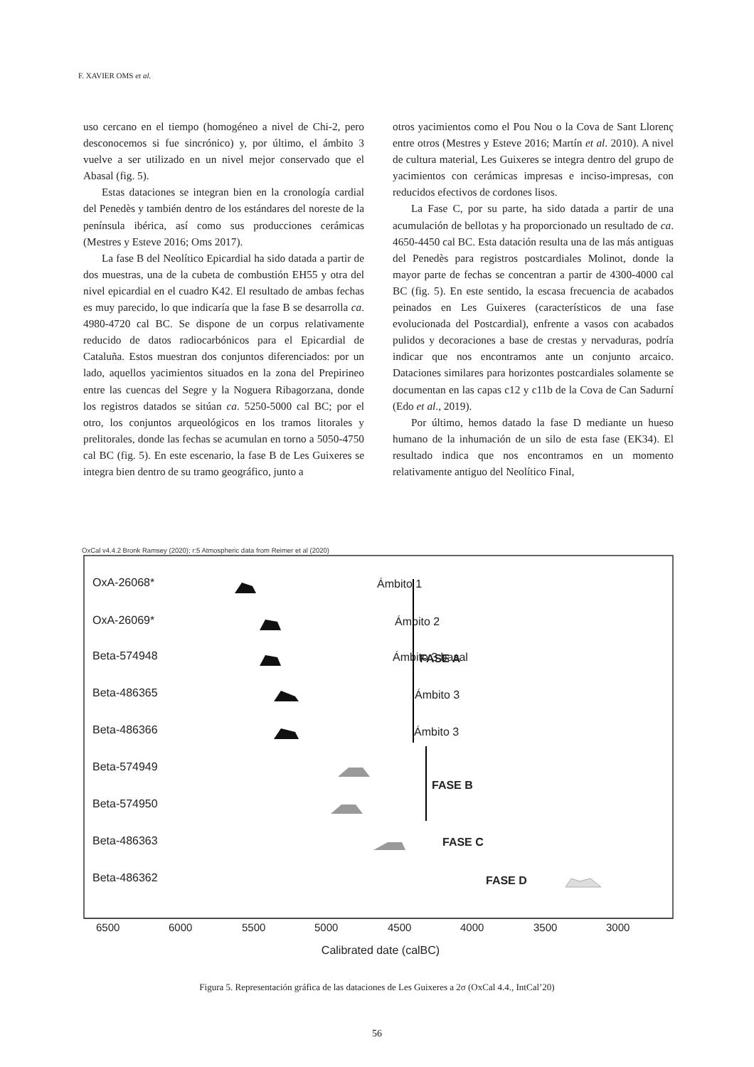F. XAVIER OMS et al.
uso cercano en el tiempo (homogéneo a nivel de Chi-2, pero desconocemos si fue sincrónico) y, por último, el ámbito 3 vuelve a ser utilizado en un nivel mejor conservado que el Abasal (fig. 5).
Estas dataciones se integran bien en la cronología cardial del Penedès y también dentro de los estándares del noreste de la península ibérica, así como sus producciones cerámicas (Mestres y Esteve 2016; Oms 2017).
La fase B del Neolítico Epicardial ha sido datada a partir de dos muestras, una de la cubeta de combustión EH55 y otra del nivel epicardial en el cuadro K42. El resultado de ambas fechas es muy parecido, lo que indicaría que la fase B se desarrolla ca. 4980-4720 cal BC. Se dispone de un corpus relativamente reducido de datos radiocarbónicos para el Epicardial de Cataluña. Estos muestran dos conjuntos diferenciados: por un lado, aquellos yacimientos situados en la zona del Prepirineo entre las cuencas del Segre y la Noguera Ribagorzana, donde los registros datados se sitúan ca. 5250-5000 cal BC; por el otro, los conjuntos arqueológicos en los tramos litorales y prelitorales, donde las fechas se acumulan en torno a 5050-4750 cal BC (fig. 5). En este escenario, la fase B de Les Guixeres se integra bien dentro de su tramo geográfico, junto a
otros yacimientos como el Pou Nou o la Cova de Sant Llorenç entre otros (Mestres y Esteve 2016; Martín et al. 2010). A nivel de cultura material, Les Guixeres se integra dentro del grupo de yacimientos con cerámicas impresas e inciso-impresas, con reducidos efectivos de cordones lisos.
La Fase C, por su parte, ha sido datada a partir de una acumulación de bellotas y ha proporcionado un resultado de ca. 4650-4450 cal BC. Esta datación resulta una de las más antiguas del Penedès para registros postcardiales Molinot, donde la mayor parte de fechas se concentran a partir de 4300-4000 cal BC (fig. 5). En este sentido, la escasa frecuencia de acabados peinados en Les Guixeres (característicos de una fase evolucionada del Postcardial), enfrente a vasos con acabados pulidos y decoraciones a base de crestas y nervaduras, podría indicar que nos encontramos ante un conjunto arcaico. Dataciones similares para horizontes postcardiales solamente se documentan en las capas c12 y c11b de la Cova de Can Sadurní (Edo et al., 2019).
Por último, hemos datado la fase D mediante un hueso humano de la inhumación de un silo de esta fase (EK34). El resultado indica que nos encontramos en un momento relativamente antiguo del Neolítico Final,
OxCal v4.4.2 Bronk Ramsey (2020); r:5 Atmospheric data from Reimer et al (2020)
OxA-26068*
OxA-26069*
Beta-574948
Beta-486365
Beta-486366
Beta-574949
Beta-574950
Beta-486363
Beta-486362
Ámbito 1
Ámbito 2
Ámbito 3 basal
Ámbito 3
Ámbito 3
FASE A
FASE B
FASE C
FASE D
6500
6000
5500
5000
4500
4000
3500
3000
Calibrated date (calBC)
Figura 5. Representación gráfica de las dataciones de Les Guixeres a 2σ (OxCal 4.4., IntCal’20)
56